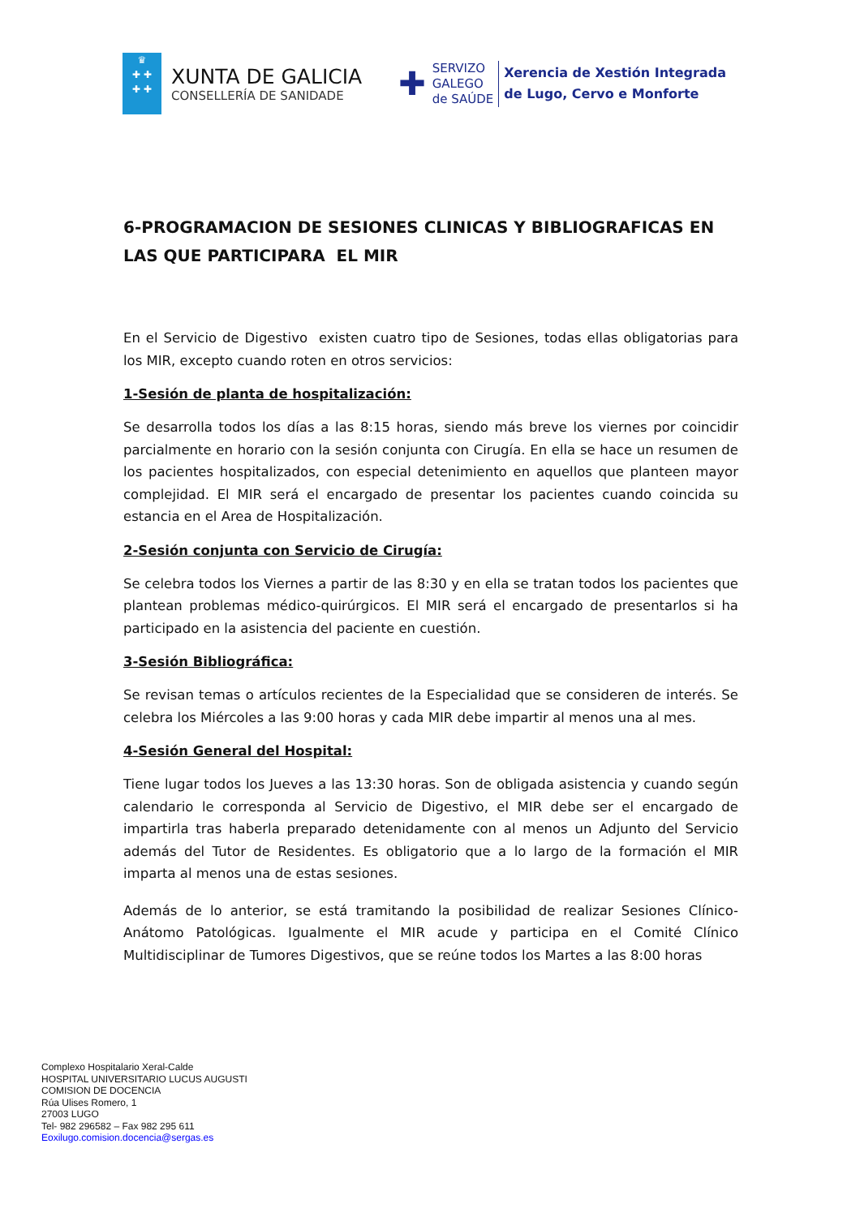♛
✚ ✚
✚ ✚
XUNTA DE GALICIA
CONSELLERÍA DE SANIDADE
✚
SERVIZO
GALEGO
de SAÚDE
Xerencia de Xestión Integrada
de Lugo, Cervo e Monforte
6-PROGRAMACION DE SESIONES CLINICAS Y BIBLIOGRAFICAS EN LAS QUE PARTICIPARA EL MIR
En el Servicio de Digestivo existen cuatro tipo de Sesiones, todas ellas obligatorias para los MIR, excepto cuando roten en otros servicios:
1-Sesión de planta de hospitalización:
Se desarrolla todos los días a las 8:15 horas, siendo más breve los viernes por coincidir parcialmente en horario con la sesión conjunta con Cirugía. En ella se hace un resumen de los pacientes hospitalizados, con especial detenimiento en aquellos que planteen mayor complejidad. El MIR será el encargado de presentar los pacientes cuando coincida su estancia en el Area de Hospitalización.
2-Sesión conjunta con Servicio de Cirugía:
Se celebra todos los Viernes a partir de las 8:30 y en ella se tratan todos los pacientes que plantean problemas médico-quirúrgicos. El MIR será el encargado de presentarlos si ha participado en la asistencia del paciente en cuestión.
3-Sesión Bibliográfica:
Se revisan temas o artículos recientes de la Especialidad que se consideren de interés. Se celebra los Miércoles a las 9:00 horas y cada MIR debe impartir al menos una al mes.
4-Sesión General del Hospital:
Tiene lugar todos los Jueves a las 13:30 horas. Son de obligada asistencia y cuando según calendario le corresponda al Servicio de Digestivo, el MIR debe ser el encargado de impartirla tras haberla preparado detenidamente con al menos un Adjunto del Servicio además del Tutor de Residentes. Es obligatorio que a lo largo de la formación el MIR imparta al menos una de estas sesiones.
Además de lo anterior, se está tramitando la posibilidad de realizar Sesiones Clínico-Anátomo Patológicas. Igualmente el MIR acude y participa en el Comité Clínico Multidisciplinar de Tumores Digestivos, que se reúne todos los Martes a las 8:00 horas
Complexo Hospitalario Xeral-Calde
HOSPITAL UNIVERSITARIO LUCUS AUGUSTI
COMISION DE DOCENCIA
Rúa Ulises Romero, 1
27003 LUGO
Tel- 982 296582 – Fax 982 295 611
Eoxilugo.comision.docencia@sergas.es